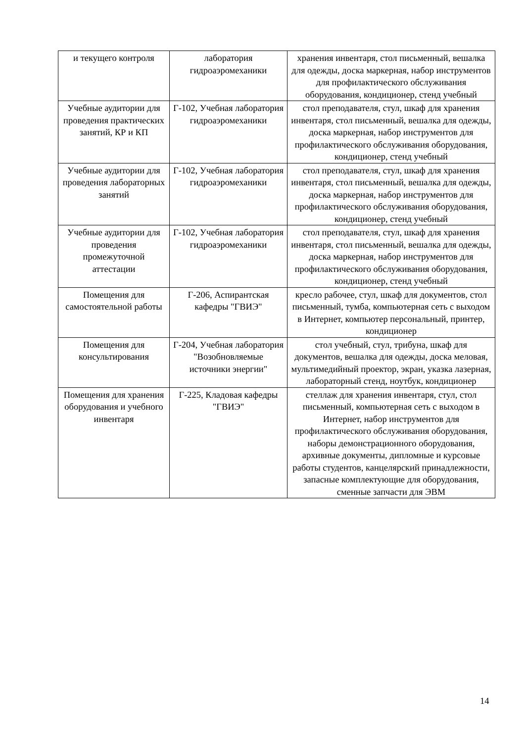| и текущего контроля | лаборатория гидроаэромеханики | хранения инвентаря, стол письменный, вешалка для одежды, доска маркерная, набор инструментов для профилактического обслуживания оборудования, кондиционер, стенд учебный |
| Учебные аудитории для проведения практических занятий, КР и КП | Г-102, Учебная лаборатория гидроаэромеханики | стол преподавателя, стул, шкаф для хранения инвентаря, стол письменный, вешалка для одежды, доска маркерная, набор инструментов для профилактического обслуживания оборудования, кондиционер, стенд учебный |
| Учебные аудитории для проведения лабораторных занятий | Г-102, Учебная лаборатория гидроаэромеханики | стол преподавателя, стул, шкаф для хранения инвентаря, стол письменный, вешалка для одежды, доска маркерная, набор инструментов для профилактического обслуживания оборудования, кондиционер, стенд учебный |
| Учебные аудитории для проведения промежуточной аттестации | Г-102, Учебная лаборатория гидроаэромеханики | стол преподавателя, стул, шкаф для хранения инвентаря, стол письменный, вешалка для одежды, доска маркерная, набор инструментов для профилактического обслуживания оборудования, кондиционер, стенд учебный |
| Помещения для самостоятельной работы | Г-206, Аспирантская кафедры "ГВИЭ" | кресло рабочее, стул, шкаф для документов, стол письменный, тумба, компьютерная сеть с выходом в Интернет, компьютер персональный, принтер, кондиционер |
| Помещения для консультирования | Г-204, Учебная лаборатория "Возобновляемые источники энергии" | стол учебный, стул, трибуна, шкаф для документов, вешалка для одежды, доска меловая, мультимедийный проектор, экран, указка лазерная, лабораторный стенд, ноутбук, кондиционер |
| Помещения для хранения оборудования и учебного инвентаря | Г-225, Кладовая кафедры "ГВИЭ" | стеллаж для хранения инвентаря, стул, стол письменный, компьютерная сеть с выходом в Интернет, набор инструментов для профилактического обслуживания оборудования, наборы демонстрационного оборудования, архивные документы, дипломные и курсовые работы студентов, канцелярский принадлежности, запасные комплектующие для оборудования, сменные запчасти для ЭВМ |
14